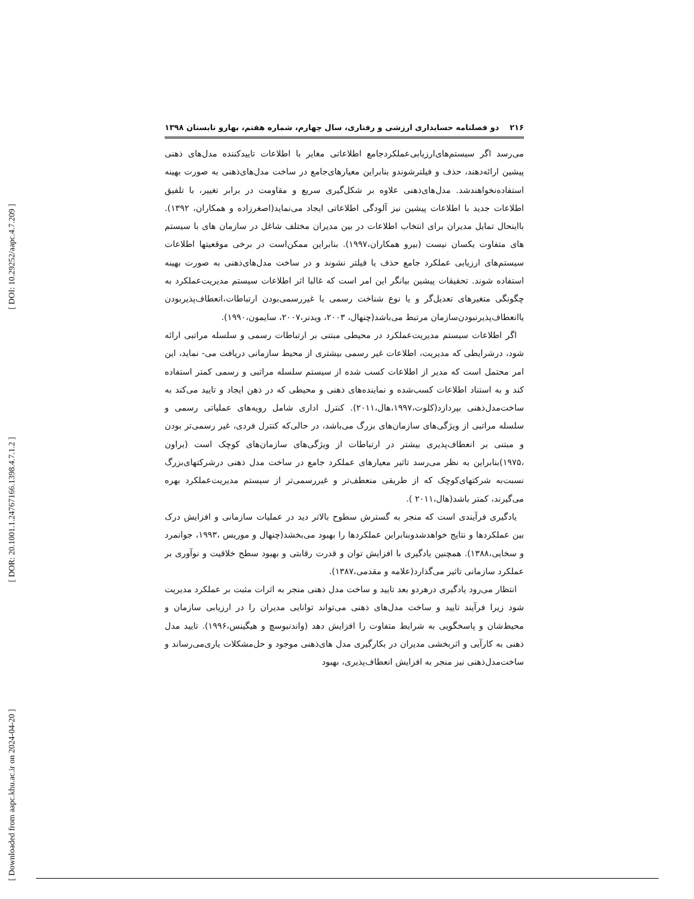[ DOI: 10.29252/aapc.4.7.209 ]
[ DOR: 20.1001.1.24767166.1398.4.7.1.2 ]
[ Downloaded from aapc.khu.ac.ir on 2024-04-20 ]
۲۱۶ دو فصلنامه حسابداری ارزشی و رفتاری، سال چهارم، شماره هفتم، بهارو تابستان ۱۳۹۸
می‌رسد اگر سیستم‌های‌ارزیابی‌عملکردجامع اطلاعاتی مغایر با اطلاعات تاییدکننده مدل‌های ذهنی پیشین ارائه‌دهند، حذف و فیلترشوندو بنابراین معیارهای‌جامع در ساخت مدل‌های‌ذهنی به صورت بهینه استفاده‌نخواهندشد. مدل‌های‌ذهنی علاوه بر شکل‌گیری سریع و مقاومت در برابر تغییر، با تلفیق اطلاعات جدید با اطلاعات پیشین نیز آلودگی اطلاعاتی ایجاد می‌نماید(اصغرزاده و همکاران، ۱۳۹۲). بااینحال تمایل مدیران برای انتخاب اطلاعات در بین مدیران مختلف شاغل در سازمان های با سیستم های متفاوت یکسان نیست (بیرو همکاران،۱۹۹۷). بنابراین ممکن‌است در برخی موقعیتها اطلاعات سیستم‌های ارزیابی عملکرد جامع حذف یا فیلتر نشوند و در ساخت مدل‌های‌ذهنی به صورت بهینه استفاده شوند. تحقیقات پیشین بیانگر این امر است که غالبا اثر اطلاعات سیستم مدیریت‌عملکرد به چگونگی متغیرهای تعدیل‌گر و یا نوع شناخت رسمی یا غیررسمی‌بودن ارتباطات،انعطاف‌پذیربودن یاانعطاف‌پذیرنبودن‌سازمان مرتبط می‌باشد(چنهال، ۲۰۰۳، ویدنر،۲۰۰۷، سایمون،۱۹۹۰).
اگر اطلاعات سیستم مدیریت‌عملکرد در محیطی مبتنی بر ارتباطات رسمی و سلسله مراتبی ارائه شود، درشرایطی که مدیریت، اطلاعات غیر رسمی بیشتری از محیط سازمانی دریافت می- نماید، این امر محتمل است که مدیر از اطلاعات کسب شده از سیستم سلسله مراتبی و رسمی کمتر استفاده کند و به استناد اطلاعات کسب‌شده و نماینده‌های ذهنی و محیطی که در ذهن ایجاد و تایید می‌کند به ساخت‌مدل‌ذهنی بپردازد(کلوت،۱۹۹۷،هال،۲۰۱۱). کنترل اداری شامل رویه‌های عملیاتی رسمی و سلسله مراتبی از ویژگی‌های سازمان‌های بزرگ می‌باشد، در حالی‌که کنترل فردی، غیر رسمی‌تر بودن و مبتنی بر انعطاف‌پذیری بیشتر در ارتباطات از ویژگی‌های سازمان‌های کوچک است (براون ،۱۹۷۵)بنابراین به نظر می‌رسد تاثیر معیارهای عملکرد جامع در ساخت مدل ذهنی درشرکتهای‌بزرگ نسبت‌به شرکتهای‌کوچک که از طریقی منعطف‌تر و غیررسمی‌تر از سیستم مدیریت‌عملکرد بهره می‌گیرند، کمتر باشد(هال،۲۰۱۱ ).
یادگیری فرآیندی است که منجر به گسترش سطوح بالاتر دید در عملیات سازمانی و افزایش درک بین عملکردها و نتایج خواهدشدوبنابراین عملکردها را بهبود می‌بخشد(چنهال و موریس ،۱۹۹۳، جوانمرد و سخایی،۱۳۸۸). همچنین یادگیری با افزایش توان و قدرت رقابتی و بهبود سطح خلاقیت و نوآوری بر عملکرد سازمانی تاثیر می‌گذارد(علامه و مقدمی،۱۳۸۷).
انتظار می‌رود یادگیری درهردو بعد تایید و ساخت مدل ذهنی منجر به اثرات مثبت بر عملکرد مدیریت شود زیرا فرآیند تایید و ساخت مدل‌های ذهنی می‌تواند توانایی مدیران را در ارزیابی سازمان و محیط‌شان و پاسخگویی به شرایط متفاوت را افزایش دهد (واندنبوسچ و هیگینس،۱۹۹۶). تایید مدل ذهنی به کارآیی و اثربخشی مدیران در بکارگیری مدل های‌ذهنی موجود و حل‌مشکلات یاری‌می‌رساند و ساخت‌مدل‌ذهنی نیز منجر به افزایش انعطاف‌پذیری، بهبود